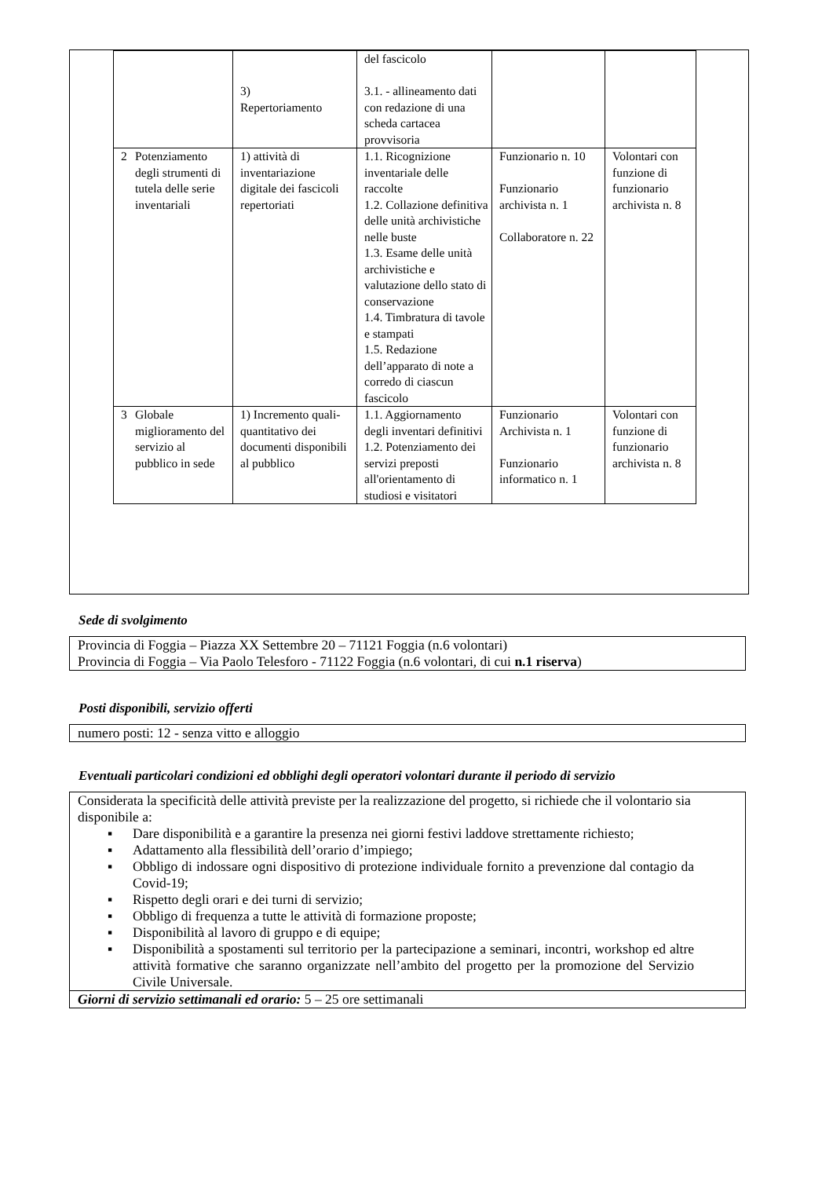| | | 3) Repertoriamento | del fascicolo 3.1. - allineamento dati con redazione di una scheda cartacea provvisoria | | |
| 2 | Potenziamento degli strumenti di tutela delle serie inventariali | 1) attività di inventariazione digitale dei fascicoli repertoriati | 1.1. Ricognizione inventariale delle raccolte 1.2. Collazione definitiva delle unità archivistiche nelle buste 1.3. Esame delle unità archivistiche e valutazione dello stato di conservazione 1.4. Timbratura di tavole e stampati 1.5. Redazione dell’apparato di note a corredo di ciascun fascicolo | Funzionario n. 10 Funzionario archivista n. 1 Collaboratore n. 22 | Volontari con funzione di funzionario archivista n. 8 |
| 3 | Globale miglioramento del servizio al pubblico in sede | 1) Incremento quali-quantitativo dei documenti disponibili al pubblico | 1.1. Aggiornamento degli inventari definitivi 1.2. Potenziamento dei servizi preposti all'orientamento di studiosi e visitatori | Funzionario Archivista n. 1 Funzionario informatico n. 1 | Volontari con funzione di funzionario archivista n. 8 |
Sede di svolgimento
Provincia di Foggia – Piazza XX Settembre 20 – 71121 Foggia (n.6 volontari)
Provincia di Foggia – Via Paolo Telesforo - 71122 Foggia (n.6 volontari, di cui n.1 riserva)
Posti disponibili, servizio offerti
numero posti: 12 - senza vitto e alloggio
Eventuali particolari condizioni ed obblighi degli operatori volontari durante il periodo di servizio
Considerata la specificità delle attività previste per la realizzazione del progetto, si richiede che il volontario sia disponibile a:
▪ Dare disponibilità e a garantire la presenza nei giorni festivi laddove strettamente richiesto;
▪ Adattamento alla flessibilità dell’orario d’impiego;
▪ Obbligo di indossare ogni dispositivo di protezione individuale fornito a prevenzione dal contagio da Covid-19;
▪ Rispetto degli orari e dei turni di servizio;
▪ Obbligo di frequenza a tutte le attività di formazione proposte;
▪ Disponibilità al lavoro di gruppo e di equipe;
▪ Disponibilità a spostamenti sul territorio per la partecipazione a seminari, incontri, workshop ed altre attività formative che saranno organizzate nell’ambito del progetto per la promozione del Servizio Civile Universale.
Giorni di servizio settimanali ed orario: 5 – 25 ore settimanali